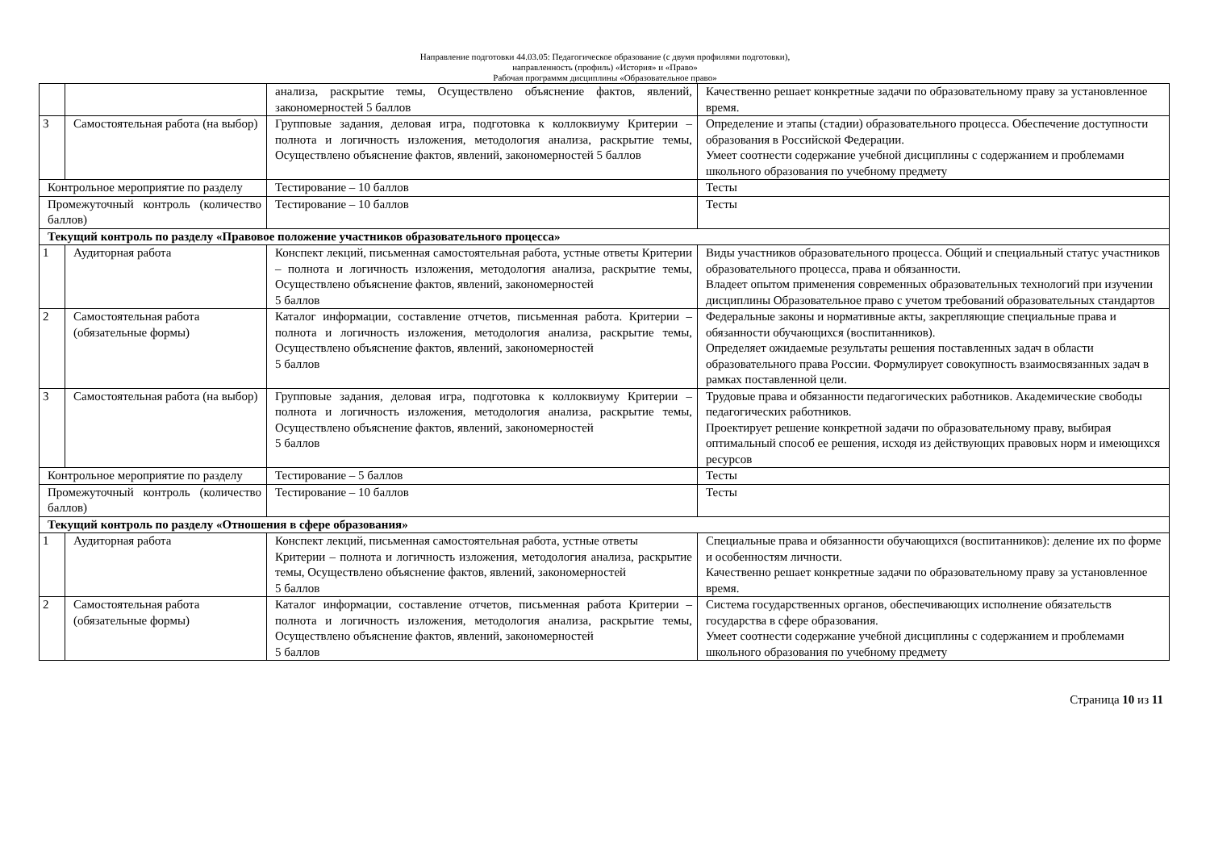Направление подготовки 44.03.05: Педагогическое образование (с двумя профилями подготовки),
направленность (профиль) «История» и «Право»
Рабочая программм дисциплины «Образовательное право»
| | | анализа, раскрытие темы, Осуществлено объяснение фактов, явлений, закономерностей 5 баллов | Качественно решает конкретные задачи по образовательному праву за установленное время. |
| 3 | Самостоятельная работа (на выбор) | Групповые задания, деловая игра, подготовка к коллоквиуму Критерии – полнота и логичность изложения, методология анализа, раскрытие темы, Осуществлено объяснение фактов, явлений, закономерностей 5 баллов | Определение и этапы (стадии) образовательного процесса. Обеспечение доступности образования в Российской Федерации. Умеет соотнести содержание учебной дисциплины с содержанием и проблемами школьного образования по учебному предмету |
| Контрольное мероприятие по разделу | | Тестирование – 10 баллов | Тесты |
| Промежуточный контроль (количество баллов) | | Тестирование – 10 баллов | Тесты |
| Текущий контроль по разделу «Правовое положение участников образовательного процесса» | | | |
| 1 | Аудиторная работа | Конспект лекций, письменная самостоятельная работа, устные ответы Критерии – полнота и логичность изложения, методология анализа, раскрытие темы, Осуществлено объяснение фактов, явлений, закономерностей 5 баллов | Виды участников образовательного процесса. Общий и специальный статус участников образовательного процесса, права и обязанности. Владеет опытом применения современных образовательных технологий при изучении дисциплины Образовательное право с учетом требований образовательных стандартов |
| 2 | Самостоятельная работа (обязательные формы) | Каталог информации, составление отчетов, письменная работа. Критерии – полнота и логичность изложения, методология анализа, раскрытие темы, Осуществлено объяснение фактов, явлений, закономерностей 5 баллов | Федеральные законы и нормативные акты, закрепляющие специальные права и обязанности обучающихся (воспитанников). Определяет ожидаемые результаты решения поставленных задач в области образовательного права России. Формулирует совокупность взаимосвязанных задач в рамках поставленной цели. |
| 3 | Самостоятельная работа (на выбор) | Групповые задания, деловая игра, подготовка к коллоквиуму Критерии – полнота и логичность изложения, методология анализа, раскрытие темы, Осуществлено объяснение фактов, явлений, закономерностей 5 баллов | Трудовые права и обязанности педагогических работников. Академические свободы педагогических работников. Проектирует решение конкретной задачи по образовательному праву, выбирая оптимальный способ ее решения, исходя из действующих правовых норм и имеющихся ресурсов |
| Контрольное мероприятие по разделу | | Тестирование – 5 баллов | Тесты |
| Промежуточный контроль (количество баллов) | | Тестирование – 10 баллов | Тесты |
| Текущий контроль по разделу «Отношения в сфере образования» | | | |
| 1 | Аудиторная работа | Конспект лекций, письменная самостоятельная работа, устные ответы Критерии – полнота и логичность изложения, методология анализа, раскрытие темы, Осуществлено объяснение фактов, явлений, закономерностей 5 баллов | Специальные права и обязанности обучающихся (воспитанников): деление их по форме и особенностям личности. Качественно решает конкретные задачи по образовательному праву за установленное время. |
| 2 | Самостоятельная работа (обязательные формы) | Каталог информации, составление отчетов, письменная работа Критерии – полнота и логичность изложения, методология анализа, раскрытие темы, Осуществлено объяснение фактов, явлений, закономерностей 5 баллов | Система государственных органов, обеспечивающих исполнение обязательств государства в сфере образования. Умеет соотнести содержание учебной дисциплины с содержанием и проблемами школьного образования по учебному предмету |
Страница 10 из 11